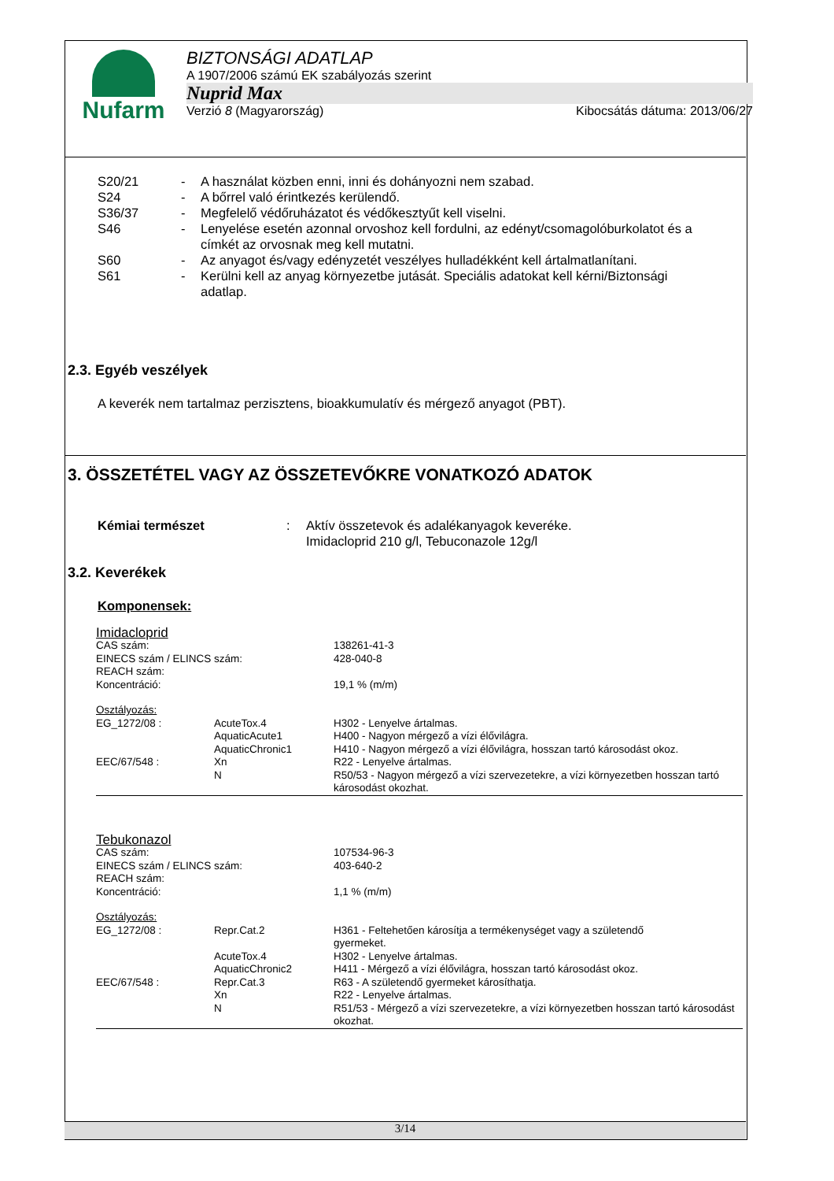Nufarm
BIZTONSÁGI ADATLAP
A 1907/2006 számú EK szabályozás szerint
Nuprid Max
Verzió 8 (Magyarország) Kibocsátás dátuma: 2013/06/27
S20/21 - A használat közben enni, inni és dohányozni nem szabad.
S24 - A bőrrel való érintkezés kerülendő.
S36/37 - Megfelelő védőruházatot és védőkesztyűt kell viselni.
S46 - Lenyelése esetén azonnal orvoshoz kell fordulni, az edényt/csomagolóburkolatot és a címkét az orvosnak meg kell mutatni.
S60 - Az anyagot és/vagy edényzetét veszélyes hulladékként kell ártalmatlanítani.
S61 - Kerülni kell az anyag környezetbe jutását. Speciális adatokat kell kérni/Biztonsági adatlap.
2.3. Egyéb veszélyek
A keverék nem tartalmaz perzisztens, bioakkumulatív és mérgező anyagot (PBT).
3. ÖSSZETÉTEL VAGY AZ ÖSSZETEVŐKRE VONATKOZÓ ADATOK
Kémiai természet: Aktív összetevok és adalékanyagok keveréke.
Imidacloprid 210 g/l, Tebuconazole 12g/l
3.2. Keverékek
Komponensek:
| Imidacloprid | | |
| CAS szám: | | 138261-41-3 |
| EINECS szám / ELINCS szám: | | 428-040-8 |
| REACH szám: | | |
| Koncentráció: | | 19,1 % (m/m) |
| Osztályozás: | | |
| EG_1272/08 : | AcuteTox.4 | H302 - Lenyelve ártalmas. |
| | AquaticAcute1 | H400 - Nagyon mérgező a vízi élővilágra. |
| | AquaticChronic1 | H410 - Nagyon mérgező a vízi élővilágra, hosszan tartó károsodást okoz. |
| EEC/67/548 : | Xn | R22 - Lenyelve ártalmas. |
| | N | R50/53 - Nagyon mérgező a vízi szervezetekre, a vízi környezetben hosszan tartó károsodást okozhat. |
| Tebukonazol | | |
| CAS szám: | | 107534-96-3 |
| EINECS szám / ELINCS szám: | | 403-640-2 |
| REACH szám: | | |
| Koncentráció: | | 1,1 % (m/m) |
| Osztályozás: | | |
| EG_1272/08 : | Repr.Cat.2 | H361 - Feltehetően károsítja a termékenységet vagy a születendő gyermeket. |
| | AcuteTox.4 | H302 - Lenyelve ártalmas. |
| | AquaticChronic2 | H411 - Mérgező a vízi élővilágra, hosszan tartó károsodást okoz. |
| EEC/67/548 : | Repr.Cat.3 | R63 - A születendő gyermeket károsíthatja. |
| | Xn | R22 - Lenyelve ártalmas. |
| | N | R51/53 - Mérgező a vízi szervezetekre, a vízi környezetben hosszan tartó károsodást okozhat. |
3/14